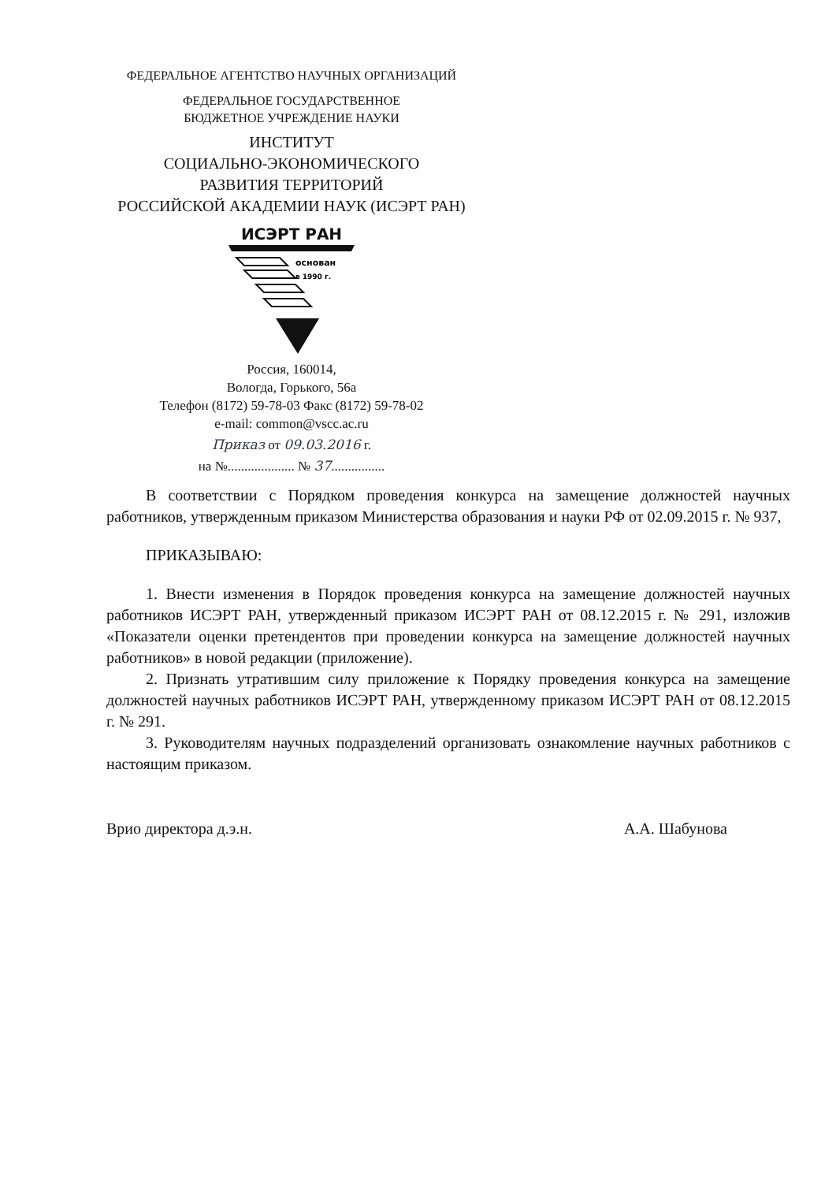ФЕДЕРАЛЬНОЕ АГЕНТСТВО НАУЧНЫХ ОРГАНИЗАЦИЙ
ФЕДЕРАЛЬНОЕ ГОСУДАРСТВЕННОЕ
БЮДЖЕТНОЕ УЧРЕЖДЕНИЕ НАУКИ
ИНСТИТУТ
СОЦИАЛЬНО-ЭКОНОМИЧЕСКОГО
РАЗВИТИЯ ТЕРРИТОРИЙ
РОССИЙСКОЙ АКАДЕМИИ НАУК (ИСЭРТ РАН)
ИСЭРТ РАН
основан
в 1990 г.
Россия, 160014,
Вологда, Горького, 56а
Телефон (8172) 59-78-03 Факс (8172) 59-78-02
e-mail: common@vscc.ac.ru
Приказ от 09.03.2016 г.
на №.................... № 37................
В соответствии с Порядком проведения конкурса на замещение должностей научных работников, утвержденным приказом Министерства образования и науки РФ от 02.09.2015 г. № 937,
ПРИКАЗЫВАЮ:
1. Внести изменения в Порядок проведения конкурса на замещение должностей научных работников ИСЭРТ РАН, утвержденный приказом ИСЭРТ РАН от 08.12.2015 г. № 291, изложив «Показатели оценки претендентов при проведении конкурса на замещение должностей научных работников» в новой редакции (приложение).
2. Признать утратившим силу приложение к Порядку проведения конкурса на замещение должностей научных работников ИСЭРТ РАН, утвержденному приказом ИСЭРТ РАН от 08.12.2015 г. № 291.
3. Руководителям научных подразделений организовать ознакомление научных работников с настоящим приказом.
Врио директора д.э.н. А.А. Шабунова